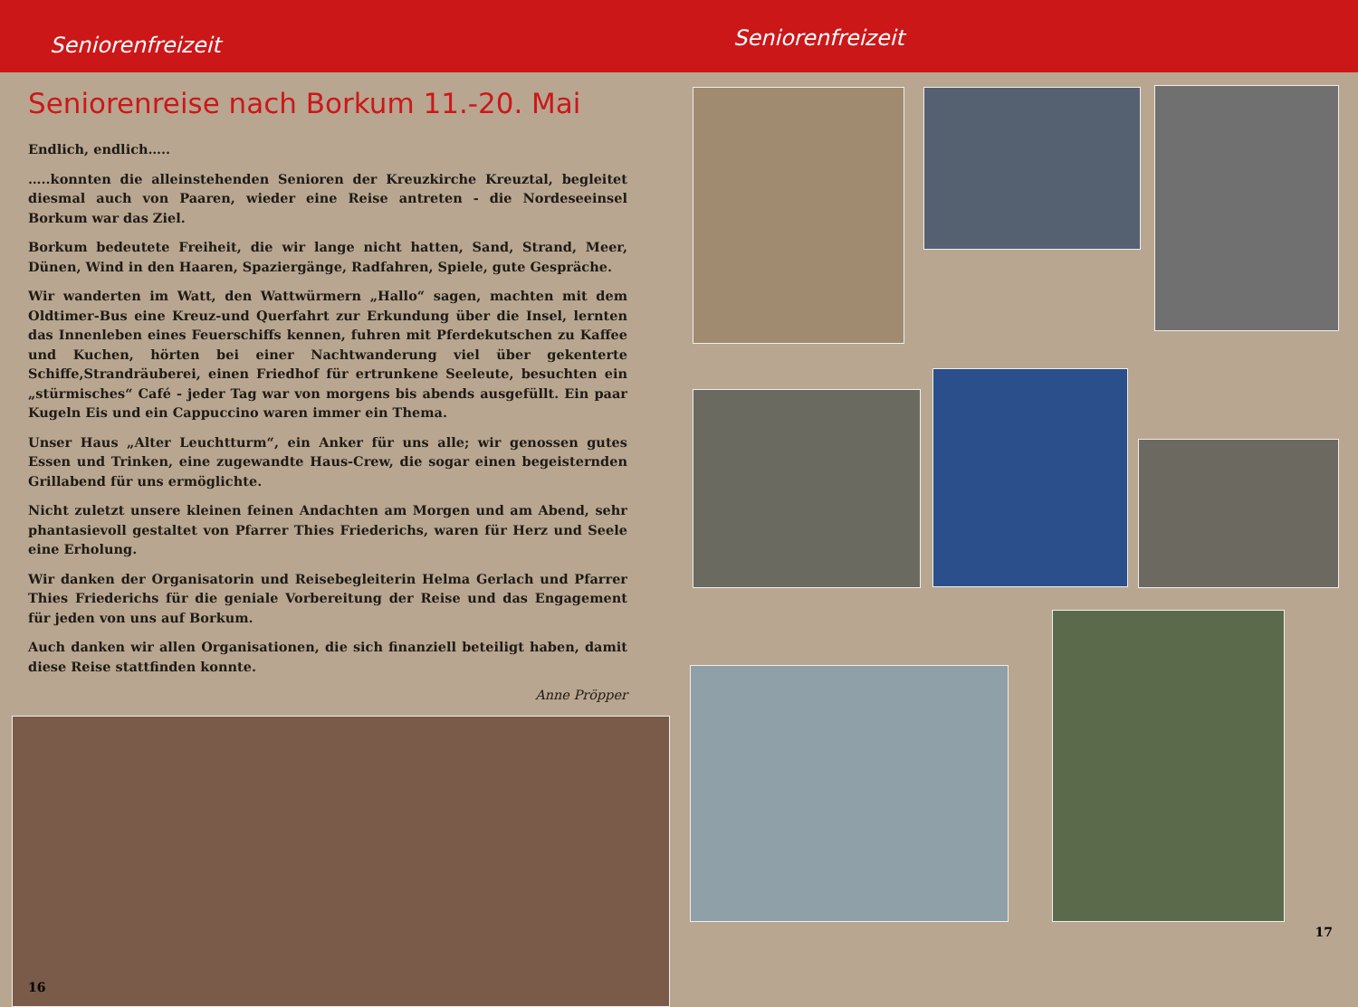Seniorenfreizeit
Seniorenfreizeit
Seniorenreise nach Borkum 11.-20. Mai
Endlich, endlich…..
…..konnten die alleinstehenden Senioren der Kreuzkirche Kreuztal, begleitet diesmal auch von Paaren, wieder eine Reise antreten - die Nordeseeinsel Borkum war das Ziel.
Borkum bedeutete Freiheit, die wir lange nicht hatten, Sand, Strand, Meer, Dünen, Wind in den Haaren, Spaziergänge, Radfahren, Spiele, gute Gespräche.
Wir wanderten im Watt, den Wattwürmern „Hallo“ sagen, machten mit dem Oldtimer-Bus eine Kreuz-und Querfahrt zur Erkundung über die Insel, lernten das Innenleben eines Feuerschiffs kennen, fuhren mit Pferdekutschen zu Kaffee und Kuchen, hörten bei einer Nachtwanderung viel über gekenterte Schiffe,Strandräuberei, einen Friedhof für ertrunkene Seeleute, besuchten ein „stürmisches“ Café - jeder Tag war von morgens bis abends ausgefüllt. Ein paar Kugeln Eis und ein Cappuccino waren immer ein Thema.
Unser Haus „Alter Leuchtturm“, ein Anker für uns alle; wir genossen gutes Essen und Trinken, eine zugewandte Haus-Crew, die sogar einen begeisternden Grillabend für uns ermöglichte.
Nicht zuletzt unsere kleinen feinen Andachten am Morgen und am Abend, sehr phantasievoll gestaltet von Pfarrer Thies Friederichs, waren für Herz und Seele eine Erholung.
Wir danken der Organisatorin und Reisebegleiterin Helma Gerlach und Pfarrer Thies Friederichs für die geniale Vorbereitung der Reise und das Engagement für jeden von uns auf Borkum.
Auch danken wir allen Organisationen, die sich finanziell beteiligt haben, damit diese Reise stattfinden konnte.
Anne Pröpper
16
17